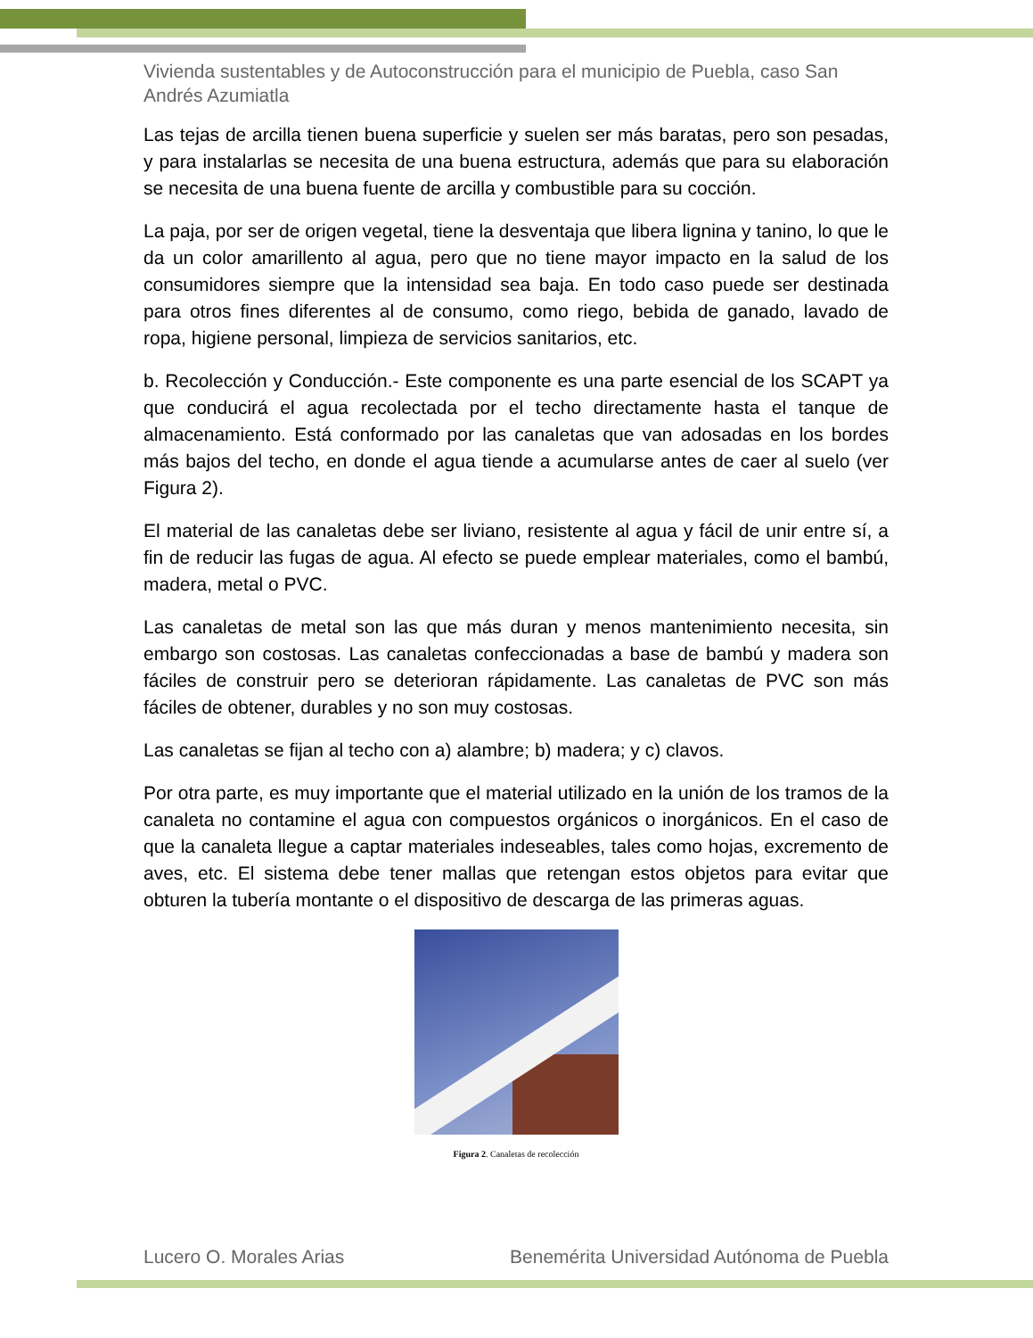Vivienda sustentables y de Autoconstrucción para el municipio de Puebla, caso San Andrés Azumiatla
Las tejas de arcilla tienen buena superficie y suelen ser más baratas, pero son pesadas, y para instalarlas se necesita de una buena estructura, además que para su elaboración se necesita de una buena fuente de arcilla y combustible para su cocción.
La paja, por ser de origen vegetal, tiene la desventaja que libera lignina y tanino, lo que le da un color amarillento al agua, pero que no tiene mayor impacto en la salud de los consumidores siempre que la intensidad sea baja. En todo caso puede ser destinada para otros fines diferentes al de consumo, como riego, bebida de ganado, lavado de ropa, higiene personal, limpieza de servicios sanitarios, etc.
b. Recolección y Conducción.- Este componente es una parte esencial de los SCAPT ya que conducirá el agua recolectada por el techo directamente hasta el tanque de almacenamiento. Está conformado por las canaletas que van adosadas en los bordes más bajos del techo, en donde el agua tiende a acumularse antes de caer al suelo (ver Figura 2).
El material de las canaletas debe ser liviano, resistente al agua y fácil de unir entre sí, a fin de reducir las fugas de agua. Al efecto se puede emplear materiales, como el bambú, madera, metal o PVC.
Las canaletas de metal son las que más duran y menos mantenimiento necesita, sin embargo son costosas. Las canaletas confeccionadas a base de bambú y madera son fáciles de construir pero se deterioran rápidamente. Las canaletas de PVC son más fáciles de obtener, durables y no son muy costosas.
Las canaletas se fijan al techo con a) alambre; b) madera; y c) clavos.
Por otra parte, es muy importante que el material utilizado en la unión de los tramos de la canaleta no contamine el agua con compuestos orgánicos o inorgánicos. En el caso de que la canaleta llegue a captar materiales indeseables, tales como hojas, excremento de aves, etc. El sistema debe tener mallas que retengan estos objetos para evitar que obturen la tubería montante o el dispositivo de descarga de las primeras aguas.
Figura 2. Canaletas de recolección
Lucero O. Morales Arias Benemérita Universidad Autónoma de Puebla